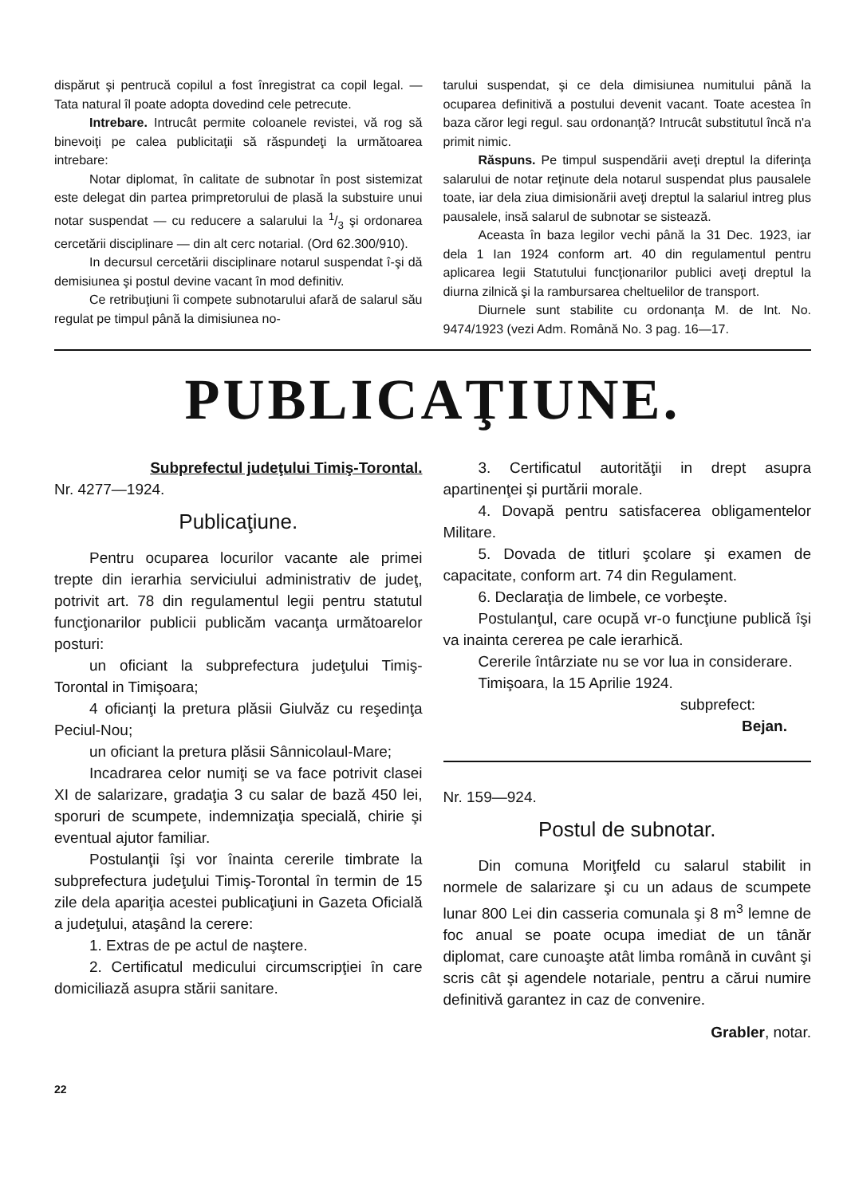dispărut şi pentrucă copilul a fost înregistrat ca copil legal. — Tata natural îl poate adopta dovedind cele petrecute.
Intrebare. Intrucât permite coloanele revistei, vă rog să binevoiţi pe calea publicitaţii să răspundeţi la următoarea intrebare:
Notar diplomat, în calitate de subnotar în post sistemizat este delegat din partea primpretorului de plasă la substuire unui notar suspendat — cu reducere a salarului la 1/3 şi ordonarea cercetării disciplinare — din alt cerc notarial. (Ord 62.300/910).
In decursul cercetării disciplinare notarul suspendat î-şi dă demisiunea şi postul devine vacant în mod definitiv.
Ce retribuţiuni îi compete subnotarului afară de salarul său regulat pe timpul până la dimisiunea no-
tarului suspendat, şi ce dela dimisiunea numitului până la ocuparea definitivă a postului devenit vacant. Toate acestea în baza căror legi regul. sau ordonanţă? Intrucât substitutul încă n'a primit nimic.
Răspuns. Pe timpul suspendării aveţi dreptul la diferinţa salarului de notar reţinute dela notarul suspendat plus pausalele toate, iar dela ziua dimisionării aveţi dreptul la salariul intreg plus pausalele, insă salarul de subnotar se sistează.
Aceasta în baza legilor vechi până la 31 Dec. 1923, iar dela 1 Ian 1924 conform art. 40 din regulamentul pentru aplicarea legii Statutului funcţionarilor publici aveţi dreptul la diurna zilnică şi la rambursarea cheltuelilor de transport.
Diurnele sunt stabilite cu ordonanţa M. de Int. No. 9474/1923 (vezi Adm. Română No. 3 pag. 16—17.
PUBLICAŢIUNE.
Subprefectul judeţului Timiş-Torontal.
Nr. 4277—1924.
Publicaţiune.
Pentru ocuparea locurilor vacante ale primei trepte din ierarhia serviciului administrativ de judeţ, potrivit art. 78 din regulamentul legii pentru statutul funcţionarilor publicii publicăm vacanţa următoarelor posturi:
un oficiant la subprefectura judeţului Timiş-Torontal in Timişoara;
4 oficianţi la pretura plăsii Giulvăz cu reşedinţa Peciul-Nou;
un oficiant la pretura plăsii Sânnicolaul-Mare;
Incadrarea celor numiţi se va face potrivit clasei XI de salarizare, gradaţia 3 cu salar de bază 450 lei, sporuri de scumpete, indemnizaţia specială, chirie şi eventual ajutor familiar.
Postulanţii îşi vor înainta cererile timbrate la subprefectura judeţului Timiş-Torontal în termin de 15 zile dela apariţia acestei publicaţiuni in Gazeta Oficială a judeţului, ataşând la cerere:
1. Extras de pe actul de naştere.
2. Certificatul medicului circumscripţiei în care domiciliază asupra stării sanitare.
3. Certificatul autorităţii in drept asupra apartinenţei şi purtării morale.
4. Dovapă pentru satisfacerea obligamentelor Militare.
5. Dovada de titluri şcolare şi examen de capacitate, conform art. 74 din Regulament.
6. Declaraţia de limbele, ce vorbeşte.
Postulanţul, care ocupă vr-o funcţiune publică îşi va inainta cererea pe cale ierarhică.
Cererile întârziate nu se vor lua in considerare.
Timişoara, la 15 Aprilie 1924.
subprefect:
Bejan.
Nr. 159—924.
Postul de subnotar.
Din comuna Moriţfeld cu salarul stabilit in normele de salarizare şi cu un adaus de scumpete lunar 800 Lei din casseria comunala şi 8 m<sup>3</sup> lemne de foc anual se poate ocupa imediat de un tânăr diplomat, care cunoaşte atât limba română in cuvânt şi scris cât şi agendele notariale, pentru a cărui numire definitivă garantez in caz de convenire.
Grabler, notar.
22